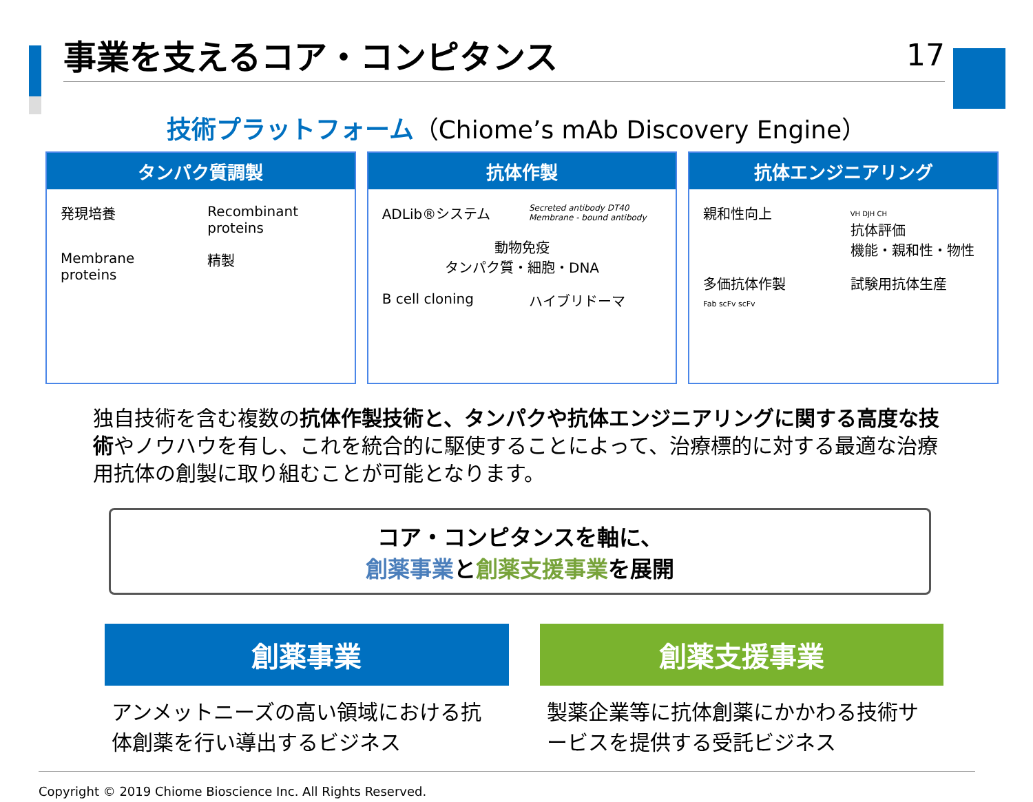事業を支えるコア・コンピタンス 17
技術プラットフォーム（Chiome’s mAb Discovery Engine）
タンパク質調製
発現培養
Recombinant proteins
Membrane proteins
精製
抗体作製
ADLib®システム
Secreted antibody DT40 Membrane - bound antibody
動物免疫
タンパク質・細胞・DNA
B cell cloning
ハイブリドーマ
抗体エンジニアリング
親和性向上
VH DJH CH
抗体評価
機能・親和性・物性
多価抗体作製
Fab scFv scFv
試験用抗体生産
独自技術を含む複数の抗体作製技術と、タンパクや抗体エンジニアリングに関する高度な技術やノウハウを有し、これを統合的に駆使することによって、治療標的に対する最適な治療用抗体の創製に取り組むことが可能となります。
コア・コンピタンスを軸に、
創薬事業と創薬支援事業を展開
創薬事業
アンメットニーズの高い領域における抗体創薬を行い導出するビジネス
創薬支援事業
製薬企業等に抗体創薬にかかわる技術サービスを提供する受託ビジネス
Copyright © 2019 Chiome Bioscience Inc. All Rights Reserved.